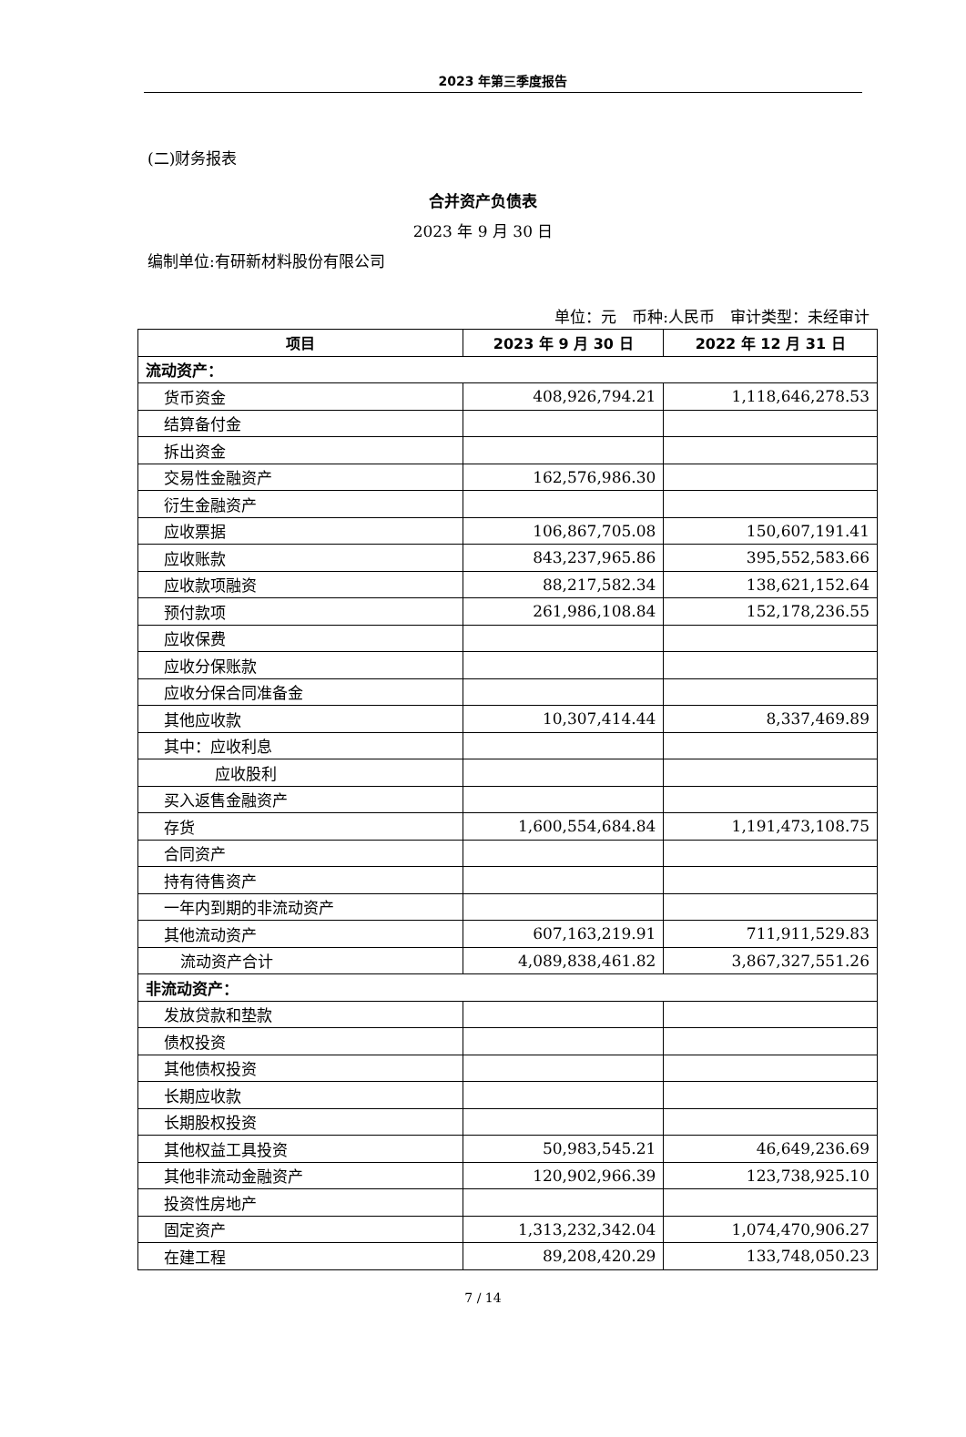2023 年第三季度报告
(二)财务报表
合并资产负债表
2023 年 9 月 30 日
编制单位:有研新材料股份有限公司
单位：元　币种:人民币　审计类型：未经审计
| 项目 | 2023 年 9 月 30 日 | 2022 年 12 月 31 日 |
| --- | --- | --- |
| 流动资产： | | |
| 货币资金 | 408,926,794.21 | 1,118,646,278.53 |
| 结算备付金 | | |
| 拆出资金 | | |
| 交易性金融资产 | 162,576,986.30 | |
| 衍生金融资产 | | |
| 应收票据 | 106,867,705.08 | 150,607,191.41 |
| 应收账款 | 843,237,965.86 | 395,552,583.66 |
| 应收款项融资 | 88,217,582.34 | 138,621,152.64 |
| 预付款项 | 261,986,108.84 | 152,178,236.55 |
| 应收保费 | | |
| 应收分保账款 | | |
| 应收分保合同准备金 | | |
| 其他应收款 | 10,307,414.44 | 8,337,469.89 |
| 其中：应收利息 | | |
| 应收股利 | | |
| 买入返售金融资产 | | |
| 存货 | 1,600,554,684.84 | 1,191,473,108.75 |
| 合同资产 | | |
| 持有待售资产 | | |
| 一年内到期的非流动资产 | | |
| 其他流动资产 | 607,163,219.91 | 711,911,529.83 |
| 流动资产合计 | 4,089,838,461.82 | 3,867,327,551.26 |
| 非流动资产： | | |
| 发放贷款和垫款 | | |
| 债权投资 | | |
| 其他债权投资 | | |
| 长期应收款 | | |
| 长期股权投资 | | |
| 其他权益工具投资 | 50,983,545.21 | 46,649,236.69 |
| 其他非流动金融资产 | 120,902,966.39 | 123,738,925.10 |
| 投资性房地产 | | |
| 固定资产 | 1,313,232,342.04 | 1,074,470,906.27 |
| 在建工程 | 89,208,420.29 | 133,748,050.23 |
7 / 14